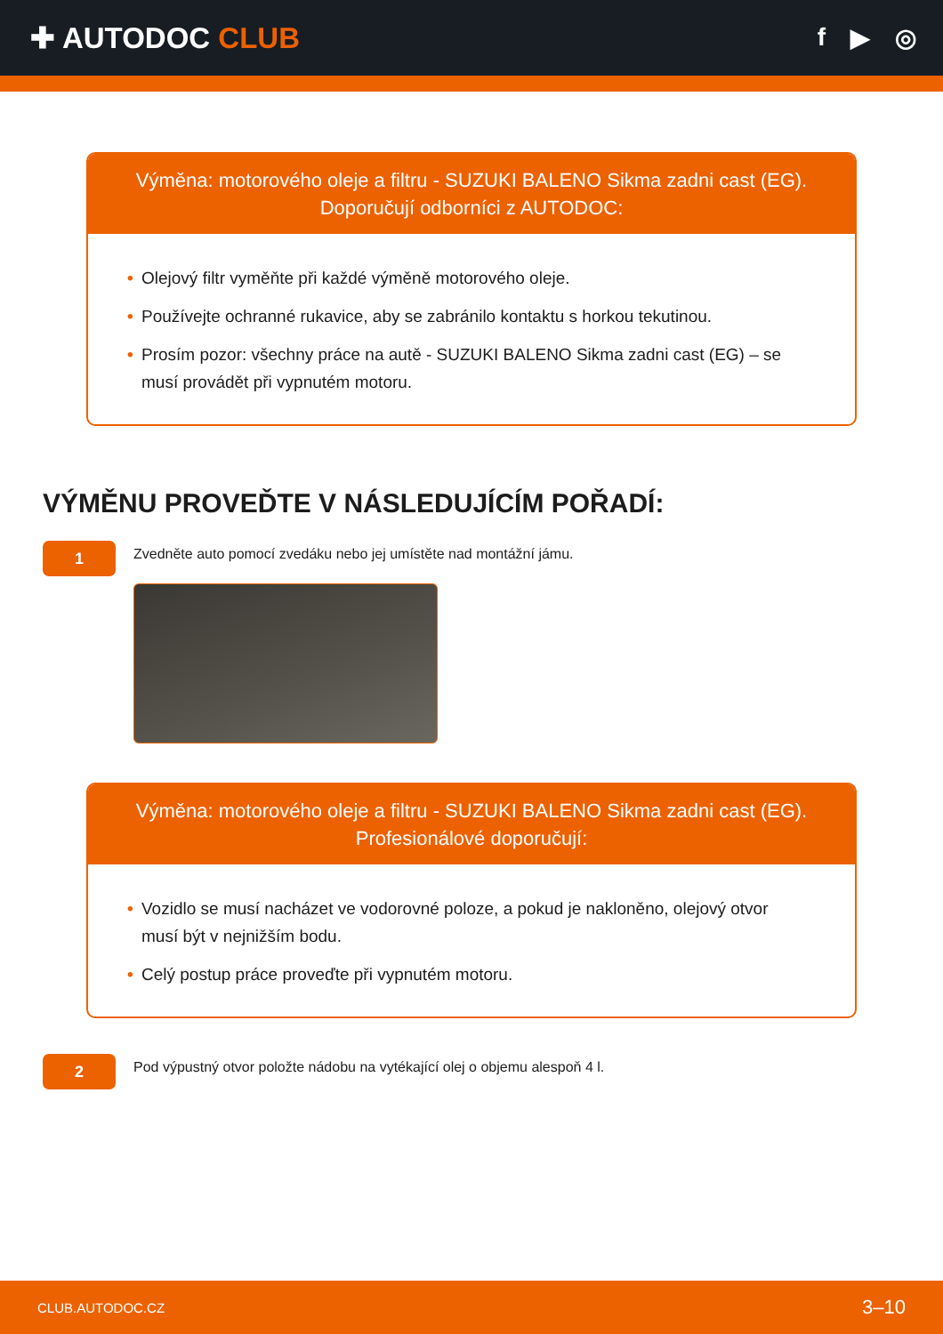✚ AUTODOC CLUB
f ▶ ◎
Výměna: motorového oleje a filtru - SUZUKI BALENO Sikma zadni cast (EG).
Doporučují odborníci z AUTODOC:
• Olejový filtr vyměňte při každé výměně motorového oleje.
• Používejte ochranné rukavice, aby se zabránilo kontaktu s horkou tekutinou.
• Prosím pozor: všechny práce na autě - SUZUKI BALENO Sikma zadni cast (EG) – se musí provádět při vypnutém motoru.
VÝMĚNU PROVEĎTE V NÁSLEDUJÍCÍM POŘADÍ:
1
Zvedněte auto pomocí zvedáku nebo jej umístěte nad montážní jámu.
Výměna: motorového oleje a filtru - SUZUKI BALENO Sikma zadni cast (EG).
Profesionálové doporučují:
• Vozidlo se musí nacházet ve vodorovné poloze, a pokud je nakloněno, olejový otvor musí být v nejnižším bodu.
• Celý postup práce proveďte při vypnutém motoru.
2
Pod výpustný otvor položte nádobu na vytékající olej o objemu alespoň 4 l.
CLUB.AUTODOC.CZ 3–10